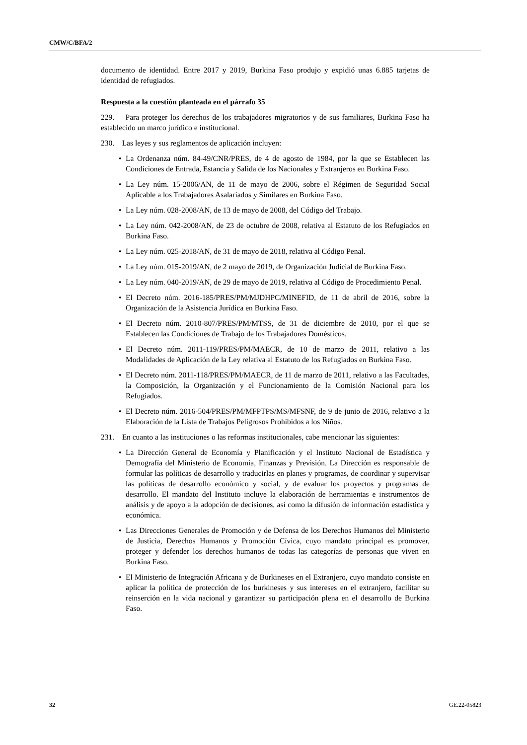CMW/C/BFA/2
documento de identidad. Entre 2017 y 2019, Burkina Faso produjo y expidió unas 6.885 tarjetas de identidad de refugiados.
Respuesta a la cuestión planteada en el párrafo 35
229. Para proteger los derechos de los trabajadores migratorios y de sus familiares, Burkina Faso ha establecido un marco jurídico e institucional.
230. Las leyes y sus reglamentos de aplicación incluyen:
• La Ordenanza núm. 84-49/CNR/PRES, de 4 de agosto de 1984, por la que se Establecen las Condiciones de Entrada, Estancia y Salida de los Nacionales y Extranjeros en Burkina Faso.
• La Ley núm. 15-2006/AN, de 11 de mayo de 2006, sobre el Régimen de Seguridad Social Aplicable a los Trabajadores Asalariados y Similares en Burkina Faso.
• La Ley núm. 028-2008/AN, de 13 de mayo de 2008, del Código del Trabajo.
• La Ley núm. 042-2008/AN, de 23 de octubre de 2008, relativa al Estatuto de los Refugiados en Burkina Faso.
• La Ley núm. 025-2018/AN, de 31 de mayo de 2018, relativa al Código Penal.
• La Ley núm. 015-2019/AN, de 2 mayo de 2019, de Organización Judicial de Burkina Faso.
• La Ley núm. 040-2019/AN, de 29 de mayo de 2019, relativa al Código de Procedimiento Penal.
• El Decreto núm. 2016-185/PRES/PM/MJDHPC/MINEFID, de 11 de abril de 2016, sobre la Organización de la Asistencia Jurídica en Burkina Faso.
• El Decreto núm. 2010-807/PRES/PM/MTSS, de 31 de diciembre de 2010, por el que se Establecen las Condiciones de Trabajo de los Trabajadores Domésticos.
• El Decreto núm. 2011-119/PRES/PM/MAECR, de 10 de marzo de 2011, relativo a las Modalidades de Aplicación de la Ley relativa al Estatuto de los Refugiados en Burkina Faso.
• El Decreto núm. 2011-118/PRES/PM/MAECR, de 11 de marzo de 2011, relativo a las Facultades, la Composición, la Organización y el Funcionamiento de la Comisión Nacional para los Refugiados.
• El Decreto núm. 2016-504/PRES/PM/MFPTPS/MS/MFSNF, de 9 de junio de 2016, relativo a la Elaboración de la Lista de Trabajos Peligrosos Prohibidos a los Niños.
231. En cuanto a las instituciones o las reformas institucionales, cabe mencionar las siguientes:
• La Dirección General de Economía y Planificación y el Instituto Nacional de Estadística y Demografía del Ministerio de Economía, Finanzas y Previsión. La Dirección es responsable de formular las políticas de desarrollo y traducirlas en planes y programas, de coordinar y supervisar las políticas de desarrollo económico y social, y de evaluar los proyectos y programas de desarrollo. El mandato del Instituto incluye la elaboración de herramientas e instrumentos de análisis y de apoyo a la adopción de decisiones, así como la difusión de información estadística y económica.
• Las Direcciones Generales de Promoción y de Defensa de los Derechos Humanos del Ministerio de Justicia, Derechos Humanos y Promoción Cívica, cuyo mandato principal es promover, proteger y defender los derechos humanos de todas las categorías de personas que viven en Burkina Faso.
• El Ministerio de Integración Africana y de Burkineses en el Extranjero, cuyo mandato consiste en aplicar la política de protección de los burkineses y sus intereses en el extranjero, facilitar su reinserción en la vida nacional y garantizar su participación plena en el desarrollo de Burkina Faso.
32 GE.22-05823